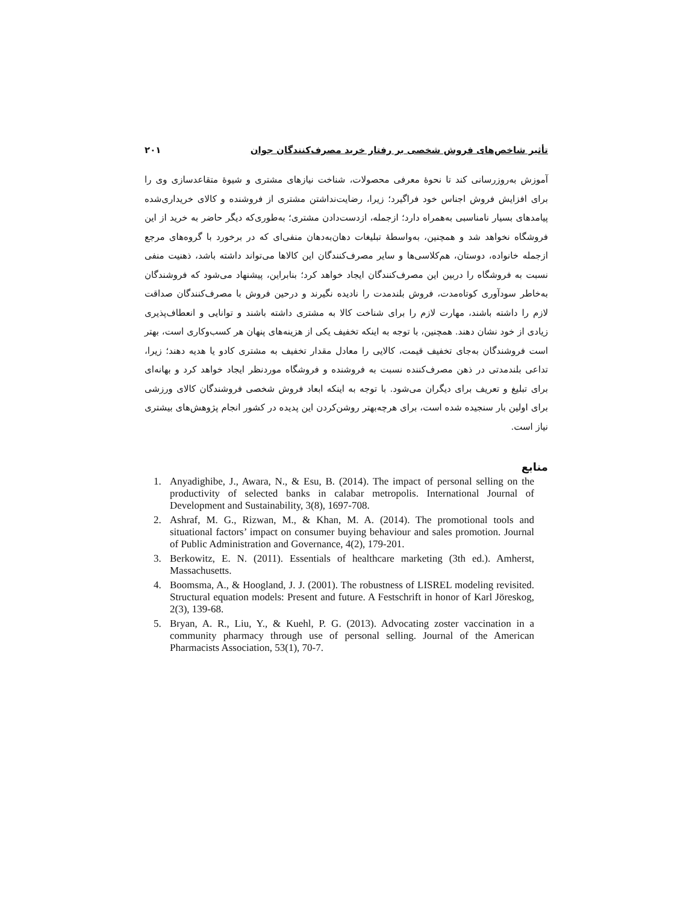تأثیر شاخص‌های فروش شخصی بر رفتار خرید مصرف‌کنندگان جوان ۲۰۱
آموزش به‌روزرسانی کند تا نحوهٔ معرفی محصولات، شناخت نیازهای مشتری و شیوهٔ متقاعدسازی وی را برای افزایش فروش اجناس خود فراگیرد؛ زیرا، رضایت‌نداشتن مشتری از فروشنده و کالای خریداری‌شده پیامدهای بسیار نامناسبی به‌همراه دارد؛ ازجمله، ازدست‌دادن مشتری؛ به‌طوری‌که دیگر حاضر به خرید از این فروشگاه نخواهد شد و همچنین، به‌واسطهٔ تبلیغات دهان‌به‌دهان منفی‌ای که در برخورد با گروه‌های مرجع ازجمله خانواده، دوستان، هم‌کلاسی‌ها و سایر مصرف‌کنندگان این کالاها می‌تواند داشته باشد، ذهنیت منفی نسبت به فروشگاه را دربین این مصرف‌کنندگان ایجاد خواهد کرد؛ بنابراین، پیشنهاد می‌شود که فروشندگان به‌خاطر سودآوری کوتاه‌مدت، فروش بلندمدت را نادیده نگیرند و درحین فروش با مصرف‌کنندگان صداقت لازم را داشته باشند، مهارت لازم را برای شناخت کالا به مشتری داشته باشند و توانایی و انعطاف‌پذیری زیادی از خود نشان دهند. همچنین، با توجه به اینکه تخفیف یکی از هزینه‌های پنهان هر کسب‌وکاری است، بهتر است فروشندگان به‌جای تخفیف قیمت، کالایی را معادل مقدار تخفیف به مشتری کادو یا هدیه دهند؛ زیرا، تداعی بلندمدتی در ذهن مصرف‌کننده نسبت به فروشنده و فروشگاه موردنظر ایجاد خواهد کرد و بهانه‌ای برای تبلیغ و تعریف برای دیگران می‌شود. با توجه به اینکه ابعاد فروش شخصی فروشندگان کالای ورزشی برای اولین بار سنجیده شده است، برای هرچه‌بهتر روشن‌کردن این پدیده در کشور انجام پژوهش‌های بیشتری نیاز است.
منابع
1. Anyadighibe, J., Awara, N., & Esu, B. (2014). The impact of personal selling on the productivity of selected banks in calabar metropolis. International Journal of Development and Sustainability, 3(8), 1697-708.
2. Ashraf, M. G., Rizwan, M., & Khan, M. A. (2014). The promotional tools and situational factors’ impact on consumer buying behaviour and sales promotion. Journal of Public Administration and Governance, 4(2), 179-201.
3. Berkowitz, E. N. (2011). Essentials of healthcare marketing (3th ed.). Amherst, Massachusetts.
4. Boomsma, A., & Hoogland, J. J. (2001). The robustness of LISREL modeling revisited. Structural equation models: Present and future. A Festschrift in honor of Karl Jöreskog, 2(3), 139-68.
5. Bryan, A. R., Liu, Y., & Kuehl, P. G. (2013). Advocating zoster vaccination in a community pharmacy through use of personal selling. Journal of the American Pharmacists Association, 53(1), 70-7.